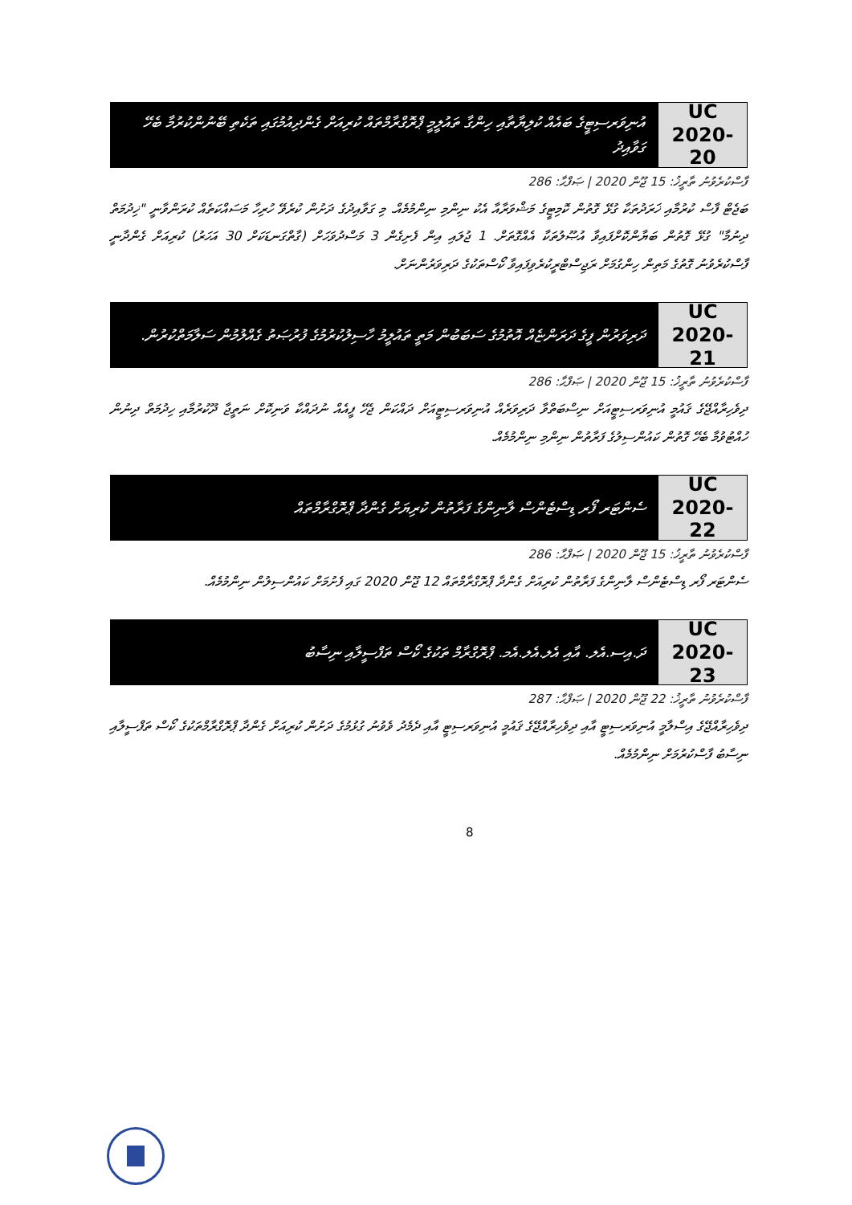އުނިވަރސިޓީގެ ބައެއް ކުލިޔާތާއި ހިންގާ ތައުލީމީ ޕްރޮގްރާމްތައް ކުރިއަށް ގެންދިއުމުގައި ތަކެތި ބޭނުންކުރުމާ ބެހޭ ގަވާއިދު
UC
2020-20
ފާސްކުރެވުނު ތާރީޚު: 15 ޖޫން 2020 | ޞަފްޙާ: 286
ބަޖެޓް ފާސް ކުރުމާއި ޚަރަދުތަކާ ގުޅޭ ގޮތުން ކޮމިޓީގެ މަޝްވަރާއާ އެކު ނިންމި ނިންމުމެއް. މި ގަވާއިދުގެ ދަށުން ކުރެވޭ ހުރިހާ މަސައްކަތެއް ކުރަންވާނީ "ޚިދުމަތް ދިނުމާ" ގުޅޭ ގޮތުން ބަޔާންކޮށްފައިވާ އުޞޫލުތަކާ އެއްގޮތަށް. 1 ޖުލައި އިން ފެށިގެން 3 މަސްދުވަހަށް (ގާތްގަނޑަކަށް 30 އަހަރު) ކުރިއަށް ގެންދާނީ ފާސްކުރެވުނު ގޮތުގެ މަތިން ހިންގުމަށް ރަޖިސްޓްރީކުރެވިފައިވާ ކޯސްތަކުގެ ދަރިވަރުންނަށް.
ދަރިވަރުން ފީގެ ދަރަންޏެއް އޮތުމުގެ ސަބަބުން މަތީ ތައުލީމު ހާސިލުކުރުމުގެ ފުރުޞަތު ގެއްލުމުން ސަލާމަތްކުރުން.
UC
2020-21
ފާސްކުރެވުނު ތާރީޚު: 15 ޖޫން 2020 | ޞަފްޙާ: 286
ދިވެހިރާއްޖޭގެ ޤައުމީ އުނިވަރސިޓީއަށް ނިސްބަތްވާ ދަރިވަރެއް އުނިވަރސިޓީއަށް ދައްކަން ޖެހޭ ފީއެއް ނުދައްކާ ވަނިކޮށް ނަތީޖާ ދޫކުރުމާއި ހިދުމަތް ދިނުން ހުއްޓުވުމާ ބެހޭ ގޮތުން ކައުންސިލުގެ ފަރާތުން ނިންމި ނިންމުމެއް.
ސެންޓަރ ފޯރ ޑިސްޓެންސް ލާނިންގެ ފަރާތުން ކުރިޔަށް ގެންދާ ޕްރޮގްރާމްތައް
UC
2020-22
ފާސްކުރެވުނު ތާރީޚު: 15 ޖޫން 2020 | ޞަފްޙާ: 286
ސެންޓަރ ފޯރ ޑިސްޓެންސް ލާނިންގެ ފަރާތުން ކުރިއަށް ގެންދާ ޕްރޮގްރާމްތައް 12 ޖޫން 2020 ގައި ފެށުމަށް ކައުންސިލުން ނިންމުމެއް.
ދަ.އިސ.އެލ. އާއި އެލ.އެލ.އެމ. ޕްރޮގްރާމް ތަކުގެ ކޯސް ތަފްސީލާއި ނިސާބު
UC
2020-23
ފާސްކުރެވުނު ތާރީޚު: 22 ޖޫން 2020 | ޞަފްޙާ: 287
ދިވެހިރާއްޖޭގެ އިސްލާމީ އުނިވަރސިޓީ އާއި ދިވެހިރާއްޖޭގެ ޤައުމީ އުނިވަރސިޓީ އާއި ދެމެދު ވެވުނު ގުޅުމުގެ ދަށުން ކުރިއަށް ގެންދާ ޕްރޮގްރާމްތަކުގެ ކޯސް ތަފްސީލާއި ނިސާބު ފާސްކުރުމަށް ނިންމުމެއް.
8